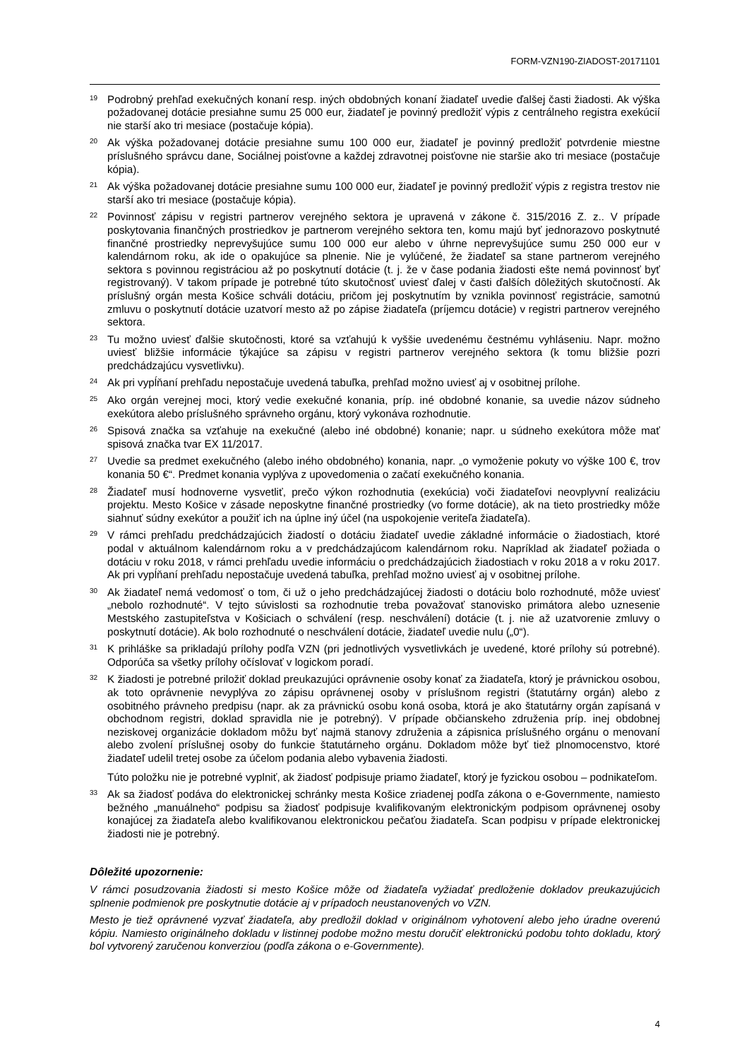FORM-VZN190-ZIADOST-20171101
<sup>19</sup>
Podrobný prehľad exekučných konaní resp. iných obdobných konaní žiadateľ uvedie ďalšej časti žiadosti. Ak výška požadovanej dotácie presiahne sumu 25 000 eur, žiadateľ je povinný predložiť výpis z centrálneho registra exekúcií nie starší ako tri mesiace (postačuje kópia).
<sup>20</sup>
Ak výška požadovanej dotácie presiahne sumu 100 000 eur, žiadateľ je povinný predložiť potvrdenie miestne príslušného správcu dane, Sociálnej poisťovne a každej zdravotnej poisťovne nie staršie ako tri mesiace (postačuje kópia).
<sup>21</sup>
Ak výška požadovanej dotácie presiahne sumu 100 000 eur, žiadateľ je povinný predložiť výpis z registra trestov nie starší ako tri mesiace (postačuje kópia).
<sup>22</sup>
Povinnosť zápisu v registri partnerov verejného sektora je upravená v zákone č. 315/2016 Z. z.. V prípade poskytovania finančných prostriedkov je partnerom verejného sektora ten, komu majú byť jednorazovo poskytnuté finančné prostriedky neprevyšujúce sumu 100 000 eur alebo v úhrne neprevyšujúce sumu 250 000 eur v kalendárnom roku, ak ide o opakujúce sa plnenie. Nie je vylúčené, že žiadateľ sa stane partnerom verejného sektora s povinnou registráciou až po poskytnutí dotácie (t. j. že v čase podania žiadosti ešte nemá povinnosť byť registrovaný). V takom prípade je potrebné túto skutočnosť uviesť ďalej v časti ďalších dôležitých skutočností. Ak príslušný orgán mesta Košice schváli dotáciu, pričom jej poskytnutím by vznikla povinnosť registrácie, samotnú zmluvu o poskytnutí dotácie uzatvorí mesto až po zápise žiadateľa (príjemcu dotácie) v registri partnerov verejného sektora.
<sup>23</sup>
Tu možno uviesť ďalšie skutočnosti, ktoré sa vzťahujú k vyššie uvedenému čestnému vyhláseniu. Napr. možno uviesť bližšie informácie týkajúce sa zápisu v registri partnerov verejného sektora (k tomu bližšie pozri predchádzajúcu vysvetlivku).
<sup>24</sup>
Ak pri vypĺňaní prehľadu nepostačuje uvedená tabuľka, prehľad možno uviesť aj v osobitnej prílohe.
<sup>25</sup>
Ako orgán verejnej moci, ktorý vedie exekučné konania, príp. iné obdobné konanie, sa uvedie názov súdneho exekútora alebo príslušného správneho orgánu, ktorý vykonáva rozhodnutie.
<sup>26</sup>
Spisová značka sa vzťahuje na exekučné (alebo iné obdobné) konanie; napr. u súdneho exekútora môže mať spisová značka tvar EX 11/2017.
<sup>27</sup>
Uvedie sa predmet exekučného (alebo iného obdobného) konania, napr. „o vymoženie pokuty vo výške 100 €, trov konania 50 €“. Predmet konania vyplýva z upovedomenia o začatí exekučného konania.
<sup>28</sup>
Žiadateľ musí hodnoverne vysvetliť, prečo výkon rozhodnutia (exekúcia) voči žiadateľovi neovplyvní realizáciu projektu. Mesto Košice v zásade neposkytne finančné prostriedky (vo forme dotácie), ak na tieto prostriedky môže siahnuť súdny exekútor a použiť ich na úplne iný účel (na uspokojenie veriteľa žiadateľa).
<sup>29</sup>
V rámci prehľadu predchádzajúcich žiadostí o dotáciu žiadateľ uvedie základné informácie o žiadostiach, ktoré podal v aktuálnom kalendárnom roku a v predchádzajúcom kalendárnom roku. Napríklad ak žiadateľ požiada o dotáciu v roku 2018, v rámci prehľadu uvedie informáciu o predchádzajúcich žiadostiach v roku 2018 a v roku 2017. Ak pri vypĺňaní prehľadu nepostačuje uvedená tabuľka, prehľad možno uviesť aj v osobitnej prílohe.
<sup>30</sup>
Ak žiadateľ nemá vedomosť o tom, či už o jeho predchádzajúcej žiadosti o dotáciu bolo rozhodnuté, môže uviesť „nebolo rozhodnuté“. V tejto súvislosti sa rozhodnutie treba považovať stanovisko primátora alebo uznesenie Mestského zastupiteľstva v Košiciach o schválení (resp. neschválení) dotácie (t. j. nie až uzatvorenie zmluvy o poskytnutí dotácie). Ak bolo rozhodnuté o neschválení dotácie, žiadateľ uvedie nulu („0“).
<sup>31</sup>
K prihláške sa prikladajú prílohy podľa VZN (pri jednotlivých vysvetlivkách je uvedené, ktoré prílohy sú potrebné). Odporúča sa všetky prílohy očíslovať v logickom poradí.
<sup>32</sup>
K žiadosti je potrebné priložiť doklad preukazujúci oprávnenie osoby konať za žiadateľa, ktorý je právnickou osobou, ak toto oprávnenie nevyplýva zo zápisu oprávnenej osoby v príslušnom registri (štatutárny orgán) alebo z osobitného právneho predpisu (napr. ak za právnickú osobu koná osoba, ktorá je ako štatutárny orgán zapísaná v obchodnom registri, doklad spravidla nie je potrebný). V prípade občianskeho združenia príp. inej obdobnej neziskovej organizácie dokladom môžu byť najmä stanovy združenia a zápisnica príslušného orgánu o menovaní alebo zvolení príslušnej osoby do funkcie štatutárneho orgánu. Dokladom môže byť tiež plnomocenstvo, ktoré žiadateľ udelil tretej osobe za účelom podania alebo vybavenia žiadosti.
Túto položku nie je potrebné vyplniť, ak žiadosť podpisuje priamo žiadateľ, ktorý je fyzickou osobou – podnikateľom.
<sup>33</sup>
Ak sa žiadosť podáva do elektronickej schránky mesta Košice zriadenej podľa zákona o e-Governmente, namiesto bežného „manuálneho“ podpisu sa žiadosť podpisuje kvalifikovaným elektronickým podpisom oprávnenej osoby konajúcej za žiadateľa alebo kvalifikovanou elektronickou pečaťou žiadateľa. Scan podpisu v prípade elektronickej žiadosti nie je potrebný.
Dôležité upozornenie:
V rámci posudzovania žiadosti si mesto Košice môže od žiadateľa vyžiadať predloženie dokladov preukazujúcich splnenie podmienok pre poskytnutie dotácie aj v prípadoch neustanovených vo VZN.
Mesto je tiež oprávnené vyzvať žiadateľa, aby predložil doklad v originálnom vyhotovení alebo jeho úradne overenú kópiu. Namiesto originálneho dokladu v listinnej podobe možno mestu doručiť elektronickú podobu tohto dokladu, ktorý bol vytvorený zaručenou konverziou (podľa zákona o e-Governmente).
4